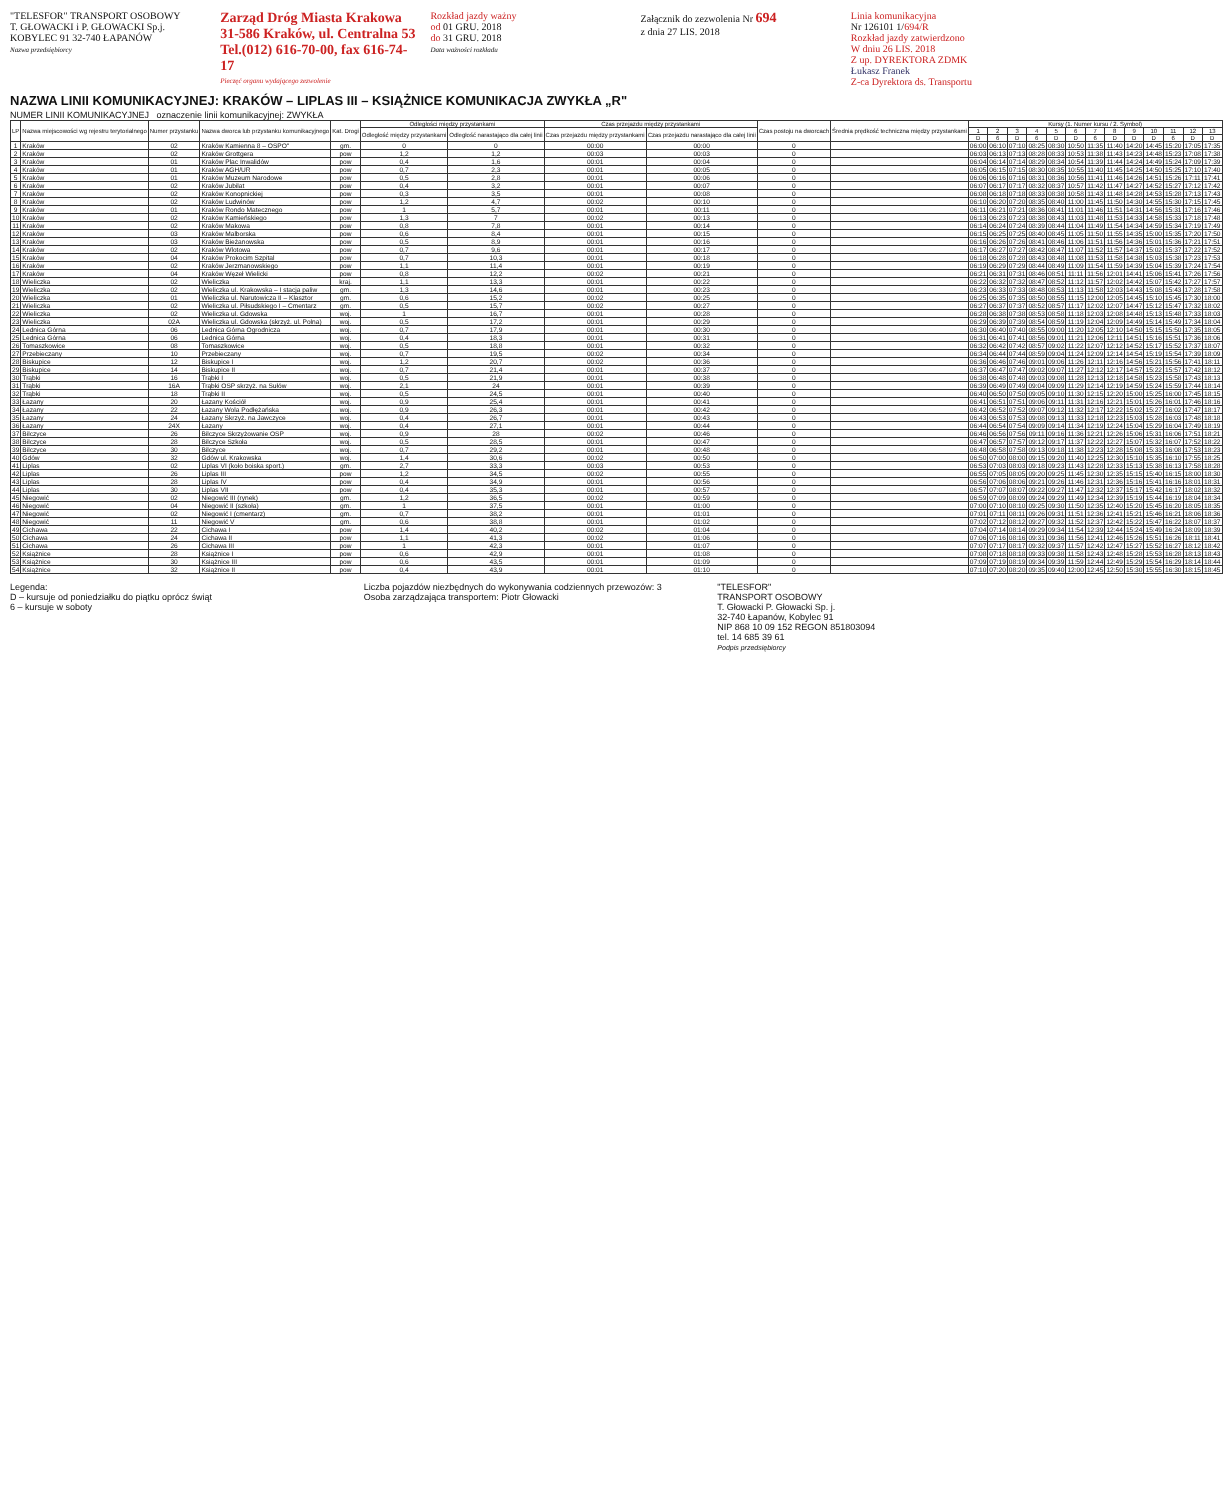"TELESFOR" TRANSPORT OSOBOWY
T. GŁOWACKI i P. GŁOWACKI Sp.j.
KOBYLEC 91 32-740 ŁAPANÓW
Nazwa przedsiębiorcy
Zarząd Dróg Miasta Krakowa
31-586 Kraków, ul. Centralna 53
Tel.(012) 616-70-00, fax 616-74-17
Pieczęć organu wydającego zezwolenie
Rozkład jazdy ważny
od 01 GRU. 2018
do 31 GRU. 2018
Data ważności rozkładu
Załącznik do zezwolenia Nr 694
z dnia 27 LIS. 2018
Linia komunikacyjna
Nr 126101 1/694/R
Rozkład jazdy zatwierdzono
W dniu 26 LIS. 2018
Z up. DYREKTORA ZDMK
Łukasz Franek
Z-ca Dyrektora ds. Transportu
NAZWA LINII KOMUNIKACYJNEJ: KRAKÓW – LIPLAS III – KSIĄŻNICE KOMUNIKACJA ZWYKŁA „R"
NUMER LINII KOMUNIKACYJNEJ oznaczenie linii komunikacyjnej: ZWYKŁA
| LP | Nazwa miejscowości wg rejestru terytorialnego | Numer przystanku | Nazwa dworca lub przystanku komunikacyjnego | Kat. Drogi | Odległości między przystankami | | Czas przejazdu między przystankami | | Czas postoju na dworcach | Średnia prędkość techniczna między przystankami | Kursy (1. Numer kursu / 2. Symbol) | | | | | | | | | | | | |
| --- | --- | --- | --- | --- | --- | --- | --- | --- | --- | --- | --- | --- | --- | --- | --- | --- | --- | --- | --- | --- | --- | --- | --- |
| | | | | | Odległość między przystankami | Odległość narastająco dla całej linii | Czas przejazdu między przystankami | Czas przejazdu narastająco dla całej linii | | | 1 | 2 | 3 | 4 | 5 | 6 | 7 | 8 | 9 | 10 | 11 | 12 | 13 |
| | | | | | | | | | | | D | 6 | D | 6 | D | D | 6 | D | D | D | 6 | D | D |
| 1 | Kraków | 02 | Kraków Kamienna 8 – OSPO" | gm. | 0 | 0 | 00:00 | 00:00 | 0 | | 06:00 | 06:10 | 07:10 | 08:25 | 08:30 | 10:50 | 11:35 | 11:40 | 14:20 | 14:45 | 15:20 | 17:05 | 17:35 |
| 2 | Kraków | 02 | Kraków Grottgera | pow | 1,2 | 1,2 | 00:03 | 00:03 | 0 | | 06:03 | 06:13 | 07:13 | 08:28 | 08:33 | 10:53 | 11:38 | 11:43 | 14:23 | 14:48 | 15:23 | 17:08 | 17:38 |
| 3 | Kraków | 01 | Kraków Plac Inwalidów | pow | 0,4 | 1,6 | 00:01 | 00:04 | 0 | | 06:04 | 06:14 | 07:14 | 08:29 | 08:34 | 10:54 | 11:39 | 11:44 | 14:24 | 14:49 | 15:24 | 17:09 | 17:39 |
| 4 | Kraków | 01 | Kraków AGH/UR | pow | 0,7 | 2,3 | 00:01 | 00:05 | 0 | | 06:05 | 06:15 | 07:15 | 08:30 | 08:35 | 10:55 | 11:40 | 11:45 | 14:25 | 14:50 | 15:25 | 17:10 | 17:40 |
| 5 | Kraków | 01 | Kraków Muzeum Narodowe | pow | 0,5 | 2,8 | 00:01 | 00:06 | 0 | | 06:06 | 06:16 | 07:16 | 08:31 | 08:36 | 10:56 | 11:41 | 11:46 | 14:26 | 14:51 | 15:26 | 17:11 | 17:41 |
| 6 | Kraków | 02 | Kraków Jubilat | pow | 0,4 | 3,2 | 00:01 | 00:07 | 0 | | 06:07 | 06:17 | 07:17 | 08:32 | 08:37 | 10:57 | 11:42 | 11:47 | 14:27 | 14:52 | 15:27 | 17:12 | 17:42 |
| 7 | Kraków | 02 | Kraków Konopnickiej | pow | 0,3 | 3,5 | 00:01 | 00:08 | 0 | | 06:08 | 06:18 | 07:18 | 08:33 | 08:38 | 10:58 | 11:43 | 11:48 | 14:28 | 14:53 | 15:28 | 17:13 | 17:43 |
| 8 | Kraków | 02 | Kraków Ludwinów | pow | 1,2 | 4,7 | 00:02 | 00:10 | 0 | | 06:10 | 06:20 | 07:20 | 08:35 | 08:40 | 11:00 | 11:45 | 11:50 | 14:30 | 14:55 | 15:30 | 17:15 | 17:45 |
| 9 | Kraków | 01 | Kraków Rondo Matecznego | pow | 1 | 5,7 | 00:01 | 00:11 | 0 | | 06:11 | 06:21 | 07:21 | 08:36 | 08:41 | 11:01 | 11:46 | 11:51 | 14:31 | 14:56 | 15:31 | 17:16 | 17:46 |
| 10 | Kraków | 02 | Kraków Kamieńskiego | pow | 1,3 | 7 | 00:02 | 00:13 | 0 | | 06:13 | 06:23 | 07:23 | 08:38 | 08:43 | 11:03 | 11:48 | 11:53 | 14:33 | 14:58 | 15:33 | 17:18 | 17:48 |
| 11 | Kraków | 02 | Kraków Makowa | pow | 0,8 | 7,8 | 00:01 | 00:14 | 0 | | 06:14 | 06:24 | 07:24 | 08:39 | 08:44 | 11:04 | 11:49 | 11:54 | 14:34 | 14:59 | 15:34 | 17:19 | 17:49 |
| 12 | Kraków | 03 | Kraków Malborska | pow | 0,6 | 8,4 | 00:01 | 00:15 | 0 | | 06:15 | 06:25 | 07:25 | 08:40 | 08:45 | 11:05 | 11:50 | 11:55 | 14:35 | 15:00 | 15:35 | 17:20 | 17:50 |
| 13 | Kraków | 03 | Kraków Bieżanowska | pow | 0,5 | 8,9 | 00:01 | 00:16 | 0 | | 06:16 | 06:26 | 07:26 | 08:41 | 08:46 | 11:06 | 11:51 | 11:56 | 14:36 | 15:01 | 15:36 | 17:21 | 17:51 |
| 14 | Kraków | 02 | Kraków Wlotowa | pow | 0,7 | 9,6 | 00:01 | 00:17 | 0 | | 06:17 | 06:27 | 07:27 | 08:42 | 08:47 | 11:07 | 11:52 | 11:57 | 14:37 | 15:02 | 15:37 | 17:22 | 17:52 |
| 15 | Kraków | 04 | Kraków Prokocim Szpital | pow | 0,7 | 10,3 | 00:01 | 00:18 | 0 | | 06:18 | 06:28 | 07:28 | 08:43 | 08:48 | 11:08 | 11:53 | 11:58 | 14:38 | 15:03 | 15:38 | 17:23 | 17:53 |
| 16 | Kraków | 02 | Kraków Jerzmanowskiego | pow | 1,1 | 11,4 | 00:01 | 00:19 | 0 | | 06:19 | 06:29 | 07:29 | 08:44 | 08:49 | 11:09 | 11:54 | 11:59 | 14:39 | 15:04 | 15:39 | 17:24 | 17:54 |
| 17 | Kraków | 04 | Kraków Węzeł Wielicki | pow | 0,8 | 12,2 | 00:02 | 00:21 | 0 | | 06:21 | 06:31 | 07:31 | 08:46 | 08:51 | 11:11 | 11:56 | 12:01 | 14:41 | 15:06 | 15:41 | 17:26 | 17:56 |
| 18 | Wieliczka | 02 | Wieliczka | kraj. | 1,1 | 13,3 | 00:01 | 00:22 | 0 | | 06:22 | 06:32 | 07:32 | 08:47 | 08:52 | 11:12 | 11:57 | 12:02 | 14:42 | 15:07 | 15:42 | 17:27 | 17:57 |
| 19 | Wieliczka | 02 | Wieliczka ul. Krakowska – I stacja paliw | gm. | 1,3 | 14,6 | 00:01 | 00:23 | 0 | | 06:23 | 06:33 | 07:33 | 08:48 | 08:53 | 11:13 | 11:58 | 12:03 | 14:43 | 15:08 | 15:43 | 17:28 | 17:58 |
| 20 | Wieliczka | 01 | Wieliczka ul. Narutowicza II – Klasztor | gm. | 0,6 | 15,2 | 00:02 | 00:25 | 0 | | 06:25 | 06:35 | 07:35 | 08:50 | 08:55 | 11:15 | 12:00 | 12:05 | 14:45 | 15:10 | 15:45 | 17:30 | 18:00 |
| 21 | Wieliczka | 02 | Wieliczka ul. Piłsudskiego I – Cmentarz | gm. | 0,5 | 15,7 | 00:02 | 00:27 | 0 | | 06:27 | 06:37 | 07:37 | 08:52 | 08:57 | 11:17 | 12:02 | 12:07 | 14:47 | 15:12 | 15:47 | 17:32 | 18:02 |
| 22 | Wieliczka | 02 | Wieliczka ul. Gdowska | woj. | 1 | 16,7 | 00:01 | 00:28 | 0 | | 06:28 | 06:38 | 07:38 | 08:53 | 08:58 | 11:18 | 12:03 | 12:08 | 14:48 | 15:13 | 15:48 | 17:33 | 18:03 |
| 23 | Wieliczka | 02A | Wieliczka ul. Gdowska (skrzyż. ul. Polna) | woj. | 0,5 | 17,2 | 00:01 | 00:29 | 0 | | 06:29 | 06:39 | 07:39 | 08:54 | 08:59 | 11:19 | 12:04 | 12:09 | 14:49 | 15:14 | 15:49 | 17:34 | 18:04 |
| 24 | Lednica Górna | 06 | Lednica Górna Ogrodnicza | woj. | 0,7 | 17,9 | 00:01 | 00:30 | 0 | | 06:30 | 06:40 | 07:40 | 08:55 | 09:00 | 11:20 | 12:05 | 12:10 | 14:50 | 15:15 | 15:50 | 17:35 | 18:05 |
| 25 | Lednica Górna | 06 | Lednica Górna | woj. | 0,4 | 18,3 | 00:01 | 00:31 | 0 | | 06:31 | 06:41 | 07:41 | 08:56 | 09:01 | 11:21 | 12:06 | 12:11 | 14:51 | 15:16 | 15:51 | 17:36 | 18:06 |
| 26 | Tomaszkowice | 08 | Tomaszkowice | woj. | 0,5 | 18,8 | 00:01 | 00:32 | 0 | | 06:32 | 06:42 | 07:42 | 08:57 | 09:02 | 11:22 | 12:07 | 12:12 | 14:52 | 15:17 | 15:52 | 17:37 | 18:07 |
| 27 | Przebieczany | 10 | Przebieczany | woj. | 0,7 | 19,5 | 00:02 | 00:34 | 0 | | 06:34 | 06:44 | 07:44 | 08:59 | 09:04 | 11:24 | 12:09 | 12:14 | 14:54 | 15:19 | 15:54 | 17:39 | 18:09 |
| 28 | Biskupice | 12 | Biskupice I | woj. | 1,2 | 20,7 | 00:02 | 00:36 | 0 | | 06:36 | 06:46 | 07:46 | 09:01 | 09:06 | 11:26 | 12:11 | 12:16 | 14:56 | 15:21 | 15:56 | 17:41 | 18:11 |
| 29 | Biskupice | 14 | Biskupice II | woj. | 0,7 | 21,4 | 00:01 | 00:37 | 0 | | 06:37 | 06:47 | 07:47 | 09:02 | 09:07 | 11:27 | 12:12 | 12:17 | 14:57 | 15:22 | 15:57 | 17:42 | 18:12 |
| 30 | Trąbki | 16 | Trąbki I | woj. | 0,5 | 21,9 | 00:01 | 00:38 | 0 | | 06:38 | 06:48 | 07:48 | 09:03 | 09:08 | 11:28 | 12:13 | 12:18 | 14:58 | 15:23 | 15:58 | 17:43 | 18:13 |
| 31 | Trąbki | 16A | Trąbki OSP skrzyż. na Sułów | woj. | 2,1 | 24 | 00:01 | 00:39 | 0 | | 06:39 | 06:49 | 07:49 | 09:04 | 09:09 | 11:29 | 12:14 | 12:19 | 14:59 | 15:24 | 15:59 | 17:44 | 18:14 |
| 32 | Trąbki | 18 | Trąbki II | woj. | 0,5 | 24,5 | 00:01 | 00:40 | 0 | | 06:40 | 06:50 | 07:50 | 09:05 | 09:10 | 11:30 | 12:15 | 12:20 | 15:00 | 15:25 | 16:00 | 17:45 | 18:15 |
| 33 | Łazany | 20 | Łazany Kościół | woj. | 0,9 | 25,4 | 00:01 | 00:41 | 0 | | 06:41 | 06:51 | 07:51 | 09:06 | 09:11 | 11:31 | 12:16 | 12:21 | 15:01 | 15:26 | 16:01 | 17:46 | 18:16 |
| 34 | Łazany | 22 | Łazany Wola Podłężańska | woj. | 0,9 | 26,3 | 00:01 | 00:42 | 0 | | 06:42 | 06:52 | 07:52 | 09:07 | 09:12 | 11:32 | 12:17 | 12:22 | 15:02 | 15:27 | 16:02 | 17:47 | 18:17 |
| 35 | Łazany | 24 | Łazany Skrzyż. na Jawczyce | woj. | 0,4 | 26,7 | 00:01 | 00:43 | 0 | | 06:43 | 06:53 | 07:53 | 09:08 | 09:13 | 11:33 | 12:18 | 12:23 | 15:03 | 15:28 | 16:03 | 17:48 | 18:18 |
| 36 | Łazany | 24X | Łazany | woj. | 0,4 | 27,1 | 00:01 | 00:44 | 0 | | 06:44 | 06:54 | 07:54 | 09:09 | 09:14 | 11:34 | 12:19 | 12:24 | 15:04 | 15:29 | 16:04 | 17:49 | 18:19 |
| 37 | Bilczyce | 26 | Bilczyce Skrzyżowanie OSP | woj. | 0,9 | 28 | 00:02 | 00:46 | 0 | | 06:46 | 06:56 | 07:56 | 09:11 | 09:16 | 11:36 | 12:21 | 12:26 | 15:06 | 15:31 | 16:06 | 17:51 | 18:21 |
| 38 | Bilczyce | 28 | Bilczyce Szkoła | woj. | 0,5 | 28,5 | 00:01 | 00:47 | 0 | | 06:47 | 06:57 | 07:57 | 09:12 | 09:17 | 11:37 | 12:22 | 12:27 | 15:07 | 15:32 | 16:07 | 17:52 | 18:22 |
| 39 | Bilczyce | 30 | Bilczyce | woj. | 0,7 | 29,2 | 00:01 | 00:48 | 0 | | 06:48 | 06:58 | 07:58 | 09:13 | 09:18 | 11:38 | 12:23 | 12:28 | 15:08 | 15:33 | 16:08 | 17:53 | 18:23 |
| 40 | Gdów | 32 | Gdów ul. Krakowska | woj. | 1,4 | 30,6 | 00:02 | 00:50 | 0 | | 06:50 | 07:00 | 08:00 | 09:15 | 09:20 | 11:40 | 12:25 | 12:30 | 15:10 | 15:35 | 16:10 | 17:55 | 18:25 |
| 41 | Liplas | 02 | Liplas VI (koło boiska sport.) | gm. | 2,7 | 33,3 | 00:03 | 00:53 | 0 | | 06:53 | 07:03 | 08:03 | 09:18 | 09:23 | 11:43 | 12:28 | 12:33 | 15:13 | 15:38 | 16:13 | 17:58 | 18:28 |
| 42 | Liplas | 26 | Liplas III | pow | 1,2 | 34,5 | 00:02 | 00:55 | 0 | | 06:55 | 07:05 | 08:05 | 09:20 | 09:25 | 11:45 | 12:30 | 12:35 | 15:15 | 15:40 | 16:15 | 18:00 | 18:30 |
| 43 | Liplas | 28 | Liplas IV | pow | 0,4 | 34,9 | 00:01 | 00:56 | 0 | | 06:56 | 07:06 | 08:06 | 09:21 | 09:26 | 11:46 | 12:31 | 12:36 | 15:16 | 15:41 | 16:16 | 18:01 | 18:31 |
| 44 | Liplas | 30 | Liplas VII | pow | 0,4 | 35,3 | 00:01 | 00:57 | 0 | | 06:57 | 07:07 | 08:07 | 09:22 | 09:27 | 11:47 | 12:32 | 12:37 | 15:17 | 15:42 | 16:17 | 18:02 | 18:32 |
| 45 | Niegowić | 02 | Niegowić III (rynek) | gm. | 1,2 | 36,5 | 00:02 | 00:59 | 0 | | 06:59 | 07:09 | 08:09 | 09:24 | 09:29 | 11:49 | 12:34 | 12:39 | 15:19 | 15:44 | 16:19 | 18:04 | 18:34 |
| 46 | Niegowić | 04 | Niegowić II (szkoła) | gm. | 1 | 37,5 | 00:01 | 01:00 | 0 | | 07:00 | 07:10 | 08:10 | 09:25 | 09:30 | 11:50 | 12:35 | 12:40 | 15:20 | 15:45 | 16:20 | 18:05 | 18:35 |
| 47 | Niegowić | 02 | Niegowić I (cmentarz) | gm. | 0,7 | 38,2 | 00:01 | 01:01 | 0 | | 07:01 | 07:11 | 08:11 | 09:26 | 09:31 | 11:51 | 12:36 | 12:41 | 15:21 | 15:46 | 16:21 | 18:06 | 18:36 |
| 48 | Niegowić | 11 | Niegowić V | gm. | 0,6 | 38,8 | 00:01 | 01:02 | 0 | | 07:02 | 07:12 | 08:12 | 09:27 | 09:32 | 11:52 | 12:37 | 12:42 | 15:22 | 15:47 | 16:22 | 18:07 | 18:37 |
| 49 | Cichawa | 22 | Cichawa I | pow | 1,4 | 40,2 | 00:02 | 01:04 | 0 | | 07:04 | 07:14 | 08:14 | 09:29 | 09:34 | 11:54 | 12:39 | 12:44 | 15:24 | 15:49 | 16:24 | 18:09 | 18:39 |
| 50 | Cichawa | 24 | Cichawa II | pow | 1,1 | 41,3 | 00:02 | 01:06 | 0 | | 07:06 | 07:16 | 08:16 | 09:31 | 09:36 | 11:56 | 12:41 | 12:46 | 15:26 | 15:51 | 16:26 | 18:11 | 18:41 |
| 51 | Cichawa | 26 | Cichawa III | pow | 1 | 42,3 | 00:01 | 01:07 | 0 | | 07:07 | 07:17 | 08:17 | 09:32 | 09:37 | 11:57 | 12:42 | 12:47 | 15:27 | 15:52 | 16:27 | 18:12 | 18:42 |
| 52 | Książnice | 28 | Książnice I | pow | 0,6 | 42,9 | 00:01 | 01:08 | 0 | | 07:08 | 07:18 | 08:18 | 09:33 | 09:38 | 11:58 | 12:43 | 12:48 | 15:28 | 15:53 | 16:28 | 18:13 | 18:43 |
| 53 | Książnice | 30 | Książnice III | pow | 0,6 | 43,5 | 00:01 | 01:09 | 0 | | 07:09 | 07:19 | 08:19 | 09:34 | 09:39 | 11:59 | 12:44 | 12:49 | 15:29 | 15:54 | 16:29 | 18:14 | 18:44 |
| 54 | Książnice | 32 | Książnice II | pow | 0,4 | 43,9 | 00:01 | 01:10 | 0 | | 07:10 | 07:20 | 08:20 | 09:35 | 09:40 | 12:00 | 12:45 | 12:50 | 15:30 | 15:55 | 16:30 | 18:15 | 18:45 |
Legenda:
D – kursuje od poniedziałku do piątku oprócz świąt
6 – kursuje w soboty
Liczba pojazdów niezbędnych do wykonywania codziennych przewozów: 3
Osoba zarządzająca transportem: Piotr Głowacki
"TELESFOR"
TRANSPORT OSOBOWY
T. Głowacki P. Głowacki Sp. j.
32-740 Łapanów, Kobylec 91
NIP 868 10 09 152 REGON 851803094
tel. 14 685 39 61
Podpis przedsiębiorcy